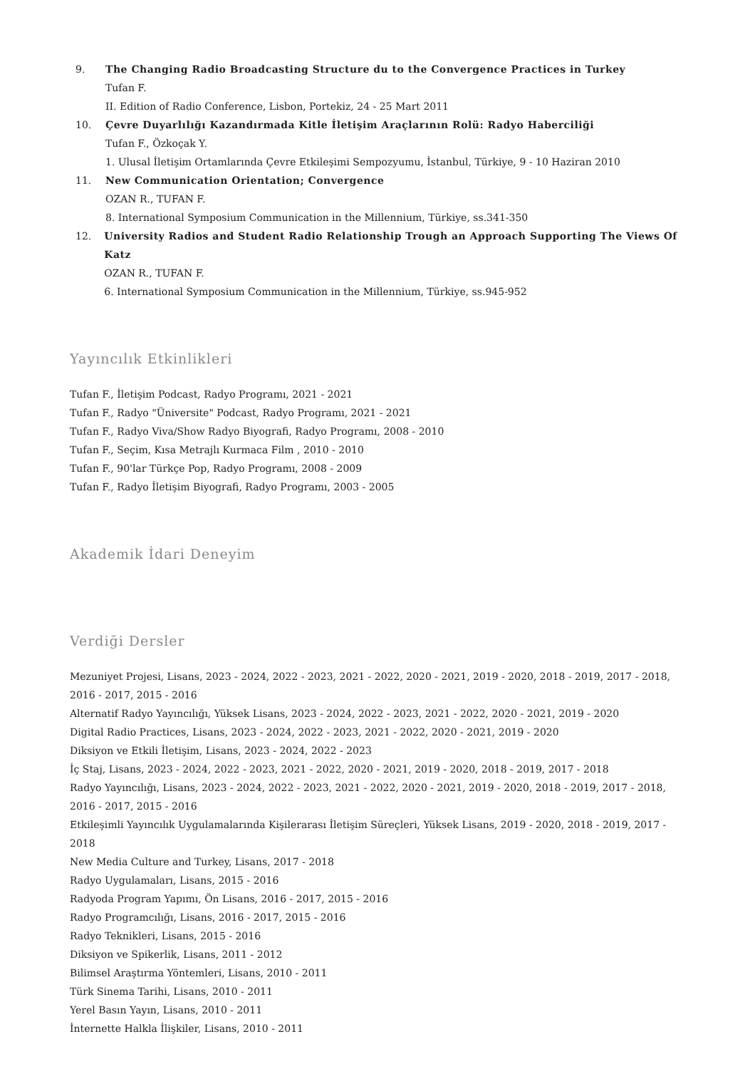9. The Changing Radio Broadcasting Structure du to the Convergence Practices in Turkey
Tufan F.
II. Edition of Radio Conference, Lisbon, Portekiz, 24 - 25 Mart 2011
10. Çevre Duyarlılığı Kazandırmada Kitle İletişim Araçlarının Rolü: Radyo Haberciliği
Tufan F., Özkoçak Y.
1. Ulusal İletişim Ortamlarında Çevre Etkileşimi Sempozyumu, İstanbul, Türkiye, 9 - 10 Haziran 2010
11. New Communication Orientation; Convergence
OZAN R., TUFAN F.
8. International Symposium Communication in the Millennium, Türkiye, ss.341-350
12. University Radios and Student Radio Relationship Trough an Approach Supporting The Views Of Katz
OZAN R., TUFAN F.
6. International Symposium Communication in the Millennium, Türkiye, ss.945-952
Yayıncılık Etkinlikleri
Tufan F., İletişim Podcast, Radyo Programı, 2021 - 2021
Tufan F., Radyo "Üniversite" Podcast, Radyo Programı, 2021 - 2021
Tufan F., Radyo Viva/Show Radyo Biyografi, Radyo Programı, 2008 - 2010
Tufan F., Seçim, Kısa Metrajlı Kurmaca Film , 2010 - 2010
Tufan F., 90'lar Türkçe Pop, Radyo Programı, 2008 - 2009
Tufan F., Radyo İletişim Biyografi, Radyo Programı, 2003 - 2005
Akademik İdari Deneyim
Verdiği Dersler
Mezuniyet Projesi, Lisans, 2023 - 2024, 2022 - 2023, 2021 - 2022, 2020 - 2021, 2019 - 2020, 2018 - 2019, 2017 - 2018, 2016 - 2017, 2015 - 2016
Alternatif Radyo Yayıncılığı, Yüksek Lisans, 2023 - 2024, 2022 - 2023, 2021 - 2022, 2020 - 2021, 2019 - 2020
Digital Radio Practices, Lisans, 2023 - 2024, 2022 - 2023, 2021 - 2022, 2020 - 2021, 2019 - 2020
Diksiyon ve Etkili İletişim, Lisans, 2023 - 2024, 2022 - 2023
İç Staj, Lisans, 2023 - 2024, 2022 - 2023, 2021 - 2022, 2020 - 2021, 2019 - 2020, 2018 - 2019, 2017 - 2018
Radyo Yayıncılığı, Lisans, 2023 - 2024, 2022 - 2023, 2021 - 2022, 2020 - 2021, 2019 - 2020, 2018 - 2019, 2017 - 2018, 2016 - 2017, 2015 - 2016
Etkileşimli Yayıncılık Uygulamalarında Kişilerarası İletişim Süreçleri, Yüksek Lisans, 2019 - 2020, 2018 - 2019, 2017 - 2018
New Media Culture and Turkey, Lisans, 2017 - 2018
Radyo Uygulamaları, Lisans, 2015 - 2016
Radyoda Program Yapımı, Ön Lisans, 2016 - 2017, 2015 - 2016
Radyo Programcılığı, Lisans, 2016 - 2017, 2015 - 2016
Radyo Teknikleri, Lisans, 2015 - 2016
Diksiyon ve Spikerlik, Lisans, 2011 - 2012
Bilimsel Araştırma Yöntemleri, Lisans, 2010 - 2011
Türk Sinema Tarihi, Lisans, 2010 - 2011
Yerel Basın Yayın, Lisans, 2010 - 2011
İnternette Halkla İlişkiler, Lisans, 2010 - 2011